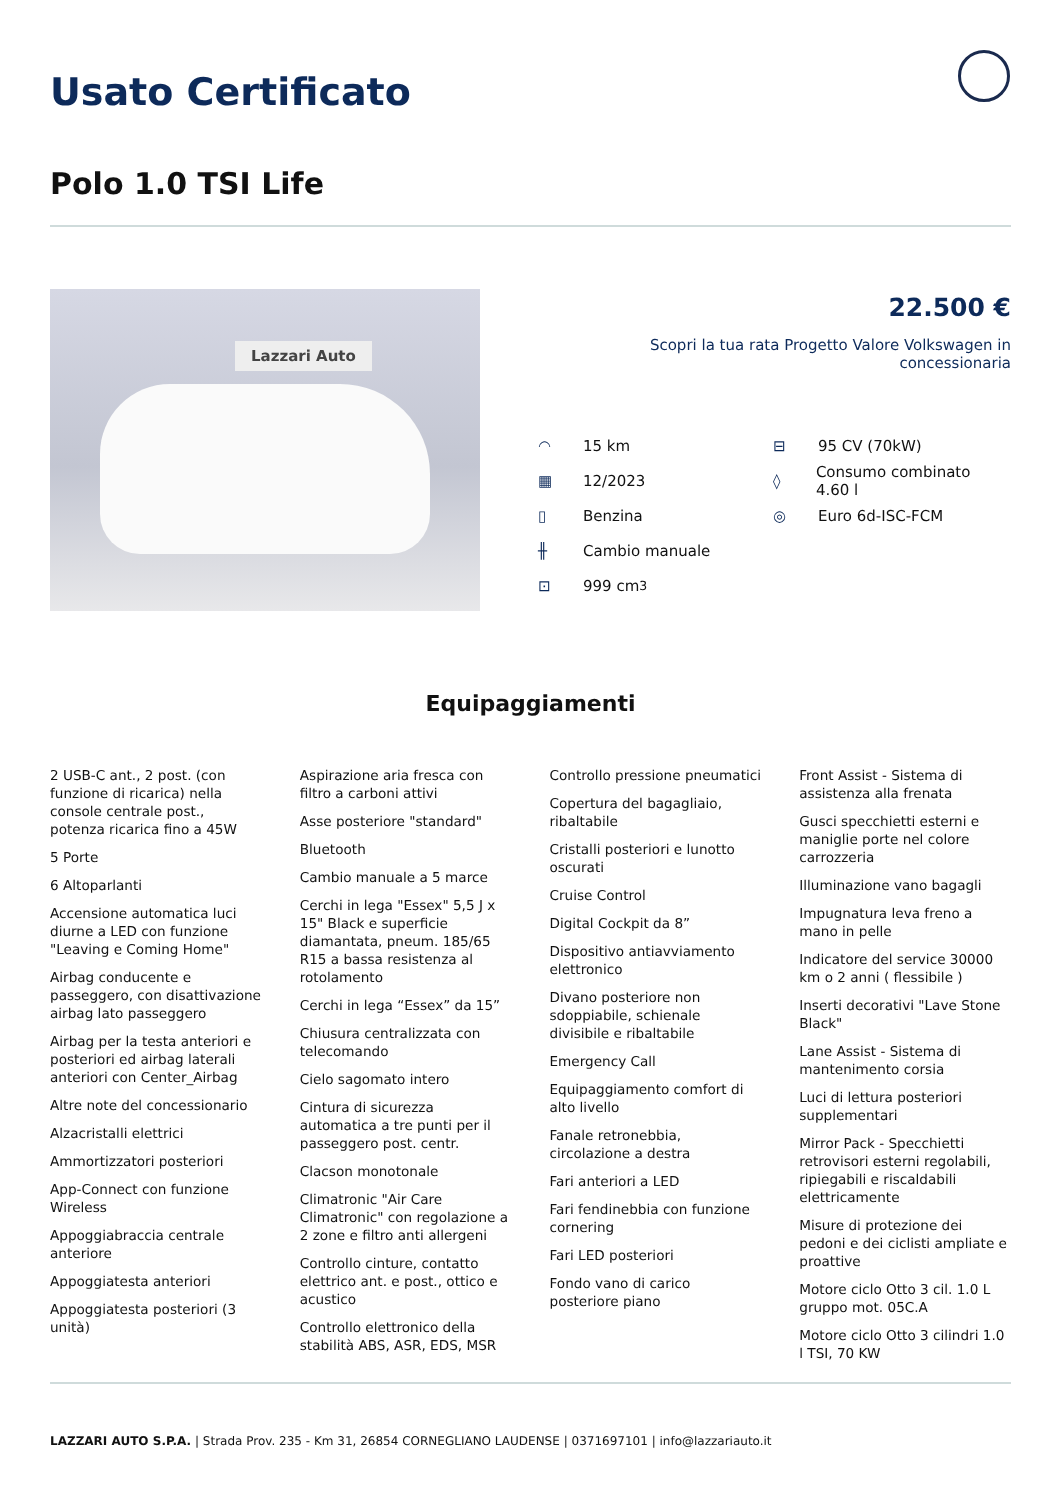Usato Certificato
Polo 1.0 TSI Life
Lazzari Auto
22.500 €
Scopri la tua rata Progetto Valore Volkswagen in concessionaria
◠ 15 km
▦ 12/2023
▯ Benzina
╫ Cambio manuale
⊡ 999 cm<sup>3</sup>
⊟ 95 CV (70kW)
◊ Consumo combinato 4.60 l
◎ Euro 6d-ISC-FCM
Equipaggiamenti
2 USB-C ant., 2 post. (con funzione di ricarica) nella console centrale post., potenza ricarica fino a 45W
5 Porte
6 Altoparlanti
Accensione automatica luci diurne a LED con funzione "Leaving e Coming Home"
Airbag conducente e passeggero, con disattivazione airbag lato passeggero
Airbag per la testa anteriori e posteriori ed airbag laterali anteriori con Center_Airbag
Altre note del concessionario
Alzacristalli elettrici
Ammortizzatori posteriori
App-Connect con funzione Wireless
Appoggiabraccia centrale anteriore
Appoggiatesta anteriori
Appoggiatesta posteriori (3 unità)
Aspirazione aria fresca con filtro a carboni attivi
Asse posteriore "standard"
Bluetooth
Cambio manuale a 5 marce
Cerchi in lega "Essex" 5,5 J x 15" Black e superficie diamantata, pneum. 185/65 R15 a bassa resistenza al rotolamento
Cerchi in lega “Essex” da 15”
Chiusura centralizzata con telecomando
Cielo sagomato intero
Cintura di sicurezza automatica a tre punti per il passeggero post. centr.
Clacson monotonale
Climatronic "Air Care Climatronic" con regolazione a 2 zone e filtro anti allergeni
Controllo cinture, contatto elettrico ant. e post., ottico e acustico
Controllo elettronico della stabilità ABS, ASR, EDS, MSR
Controllo pressione pneumatici
Copertura del bagagliaio, ribaltabile
Cristalli posteriori e lunotto oscurati
Cruise Control
Digital Cockpit da 8”
Dispositivo antiavviamento elettronico
Divano posteriore non sdoppiabile, schienale divisibile e ribaltabile
Emergency Call
Equipaggiamento comfort di alto livello
Fanale retronebbia, circolazione a destra
Fari anteriori a LED
Fari fendinebbia con funzione cornering
Fari LED posteriori
Fondo vano di carico posteriore piano
Front Assist - Sistema di assistenza alla frenata
Gusci specchietti esterni e maniglie porte nel colore carrozzeria
Illuminazione vano bagagli
Impugnatura leva freno a mano in pelle
Indicatore del service 30000 km o 2 anni ( flessibile )
Inserti decorativi "Lave Stone Black"
Lane Assist - Sistema di mantenimento corsia
Luci di lettura posteriori supplementari
Mirror Pack - Specchietti retrovisori esterni regolabili, ripiegabili e riscaldabili elettricamente
Misure di protezione dei pedoni e dei ciclisti ampliate e proattive
Motore ciclo Otto 3 cil. 1.0 L gruppo mot. 05C.A
Motore ciclo Otto 3 cilindri 1.0 l TSI, 70 KW
LAZZARI AUTO S.P.A. | Strada Prov. 235 - Km 31, 26854 CORNEGLIANO LAUDENSE | 0371697101 | info@lazzariauto.it